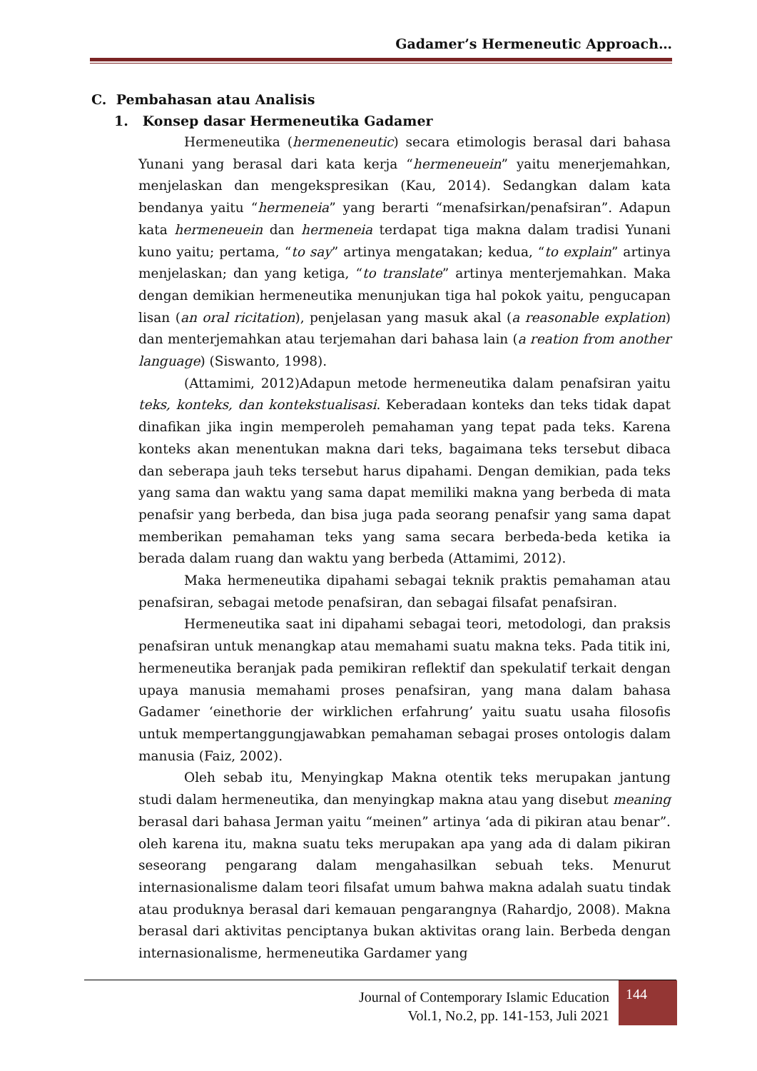Gadamer’s Hermeneutic Approach…
C. Pembahasan atau Analisis
1. Konsep dasar Hermeneutika Gadamer
Hermeneutika (hermeneneutic) secara etimologis berasal dari bahasa Yunani yang berasal dari kata kerja “hermeneuein” yaitu menerjemahkan, menjelaskan dan mengekspresikan (Kau, 2014). Sedangkan dalam kata bendanya yaitu “hermeneia” yang berarti “menafsirkan/penafsiran”. Adapun kata hermeneuein dan hermeneia terdapat tiga makna dalam tradisi Yunani kuno yaitu; pertama, “to say” artinya mengatakan; kedua, “to explain” artinya menjelaskan; dan yang ketiga, “to translate” artinya menterjemahkan. Maka dengan demikian hermeneutika menunjukan tiga hal pokok yaitu, pengucapan lisan (an oral ricitation), penjelasan yang masuk akal (a reasonable explation) dan menterjemahkan atau terjemahan dari bahasa lain (a reation from another language) (Siswanto, 1998).
(Attamimi, 2012)Adapun metode hermeneutika dalam penafsiran yaitu teks, konteks, dan kontekstualisasi. Keberadaan konteks dan teks tidak dapat dinafikan jika ingin memperoleh pemahaman yang tepat pada teks. Karena konteks akan menentukan makna dari teks, bagaimana teks tersebut dibaca dan seberapa jauh teks tersebut harus dipahami. Dengan demikian, pada teks yang sama dan waktu yang sama dapat memiliki makna yang berbeda di mata penafsir yang berbeda, dan bisa juga pada seorang penafsir yang sama dapat memberikan pemahaman teks yang sama secara berbeda-beda ketika ia berada dalam ruang dan waktu yang berbeda (Attamimi, 2012).
Maka hermeneutika dipahami sebagai teknik praktis pemahaman atau penafsiran, sebagai metode penafsiran, dan sebagai filsafat penafsiran.
Hermeneutika saat ini dipahami sebagai teori, metodologi, dan praksis penafsiran untuk menangkap atau memahami suatu makna teks. Pada titik ini, hermeneutika beranjak pada pemikiran reflektif dan spekulatif terkait dengan upaya manusia memahami proses penafsiran, yang mana dalam bahasa Gadamer ‘einethorie der wirklichen erfahrung’ yaitu suatu usaha filosofis untuk mempertanggungjawabkan pemahaman sebagai proses ontologis dalam manusia (Faiz, 2002).
Oleh sebab itu, Menyingkap Makna otentik teks merupakan jantung studi dalam hermeneutika, dan menyingkap makna atau yang disebut meaning berasal dari bahasa Jerman yaitu “meinen” artinya ‘ada di pikiran atau benar”. oleh karena itu, makna suatu teks merupakan apa yang ada di dalam pikiran seseorang pengarang dalam mengahasilkan sebuah teks. Menurut internasionalisme dalam teori filsafat umum bahwa makna adalah suatu tindak atau produknya berasal dari kemauan pengarangnya (Rahardjo, 2008). Makna berasal dari aktivitas penciptanya bukan aktivitas orang lain. Berbeda dengan internasionalisme, hermeneutika Gardamer yang
Journal of Contemporary Islamic Education
Vol.1, No.2, pp. 141-153, Juli 2021
144